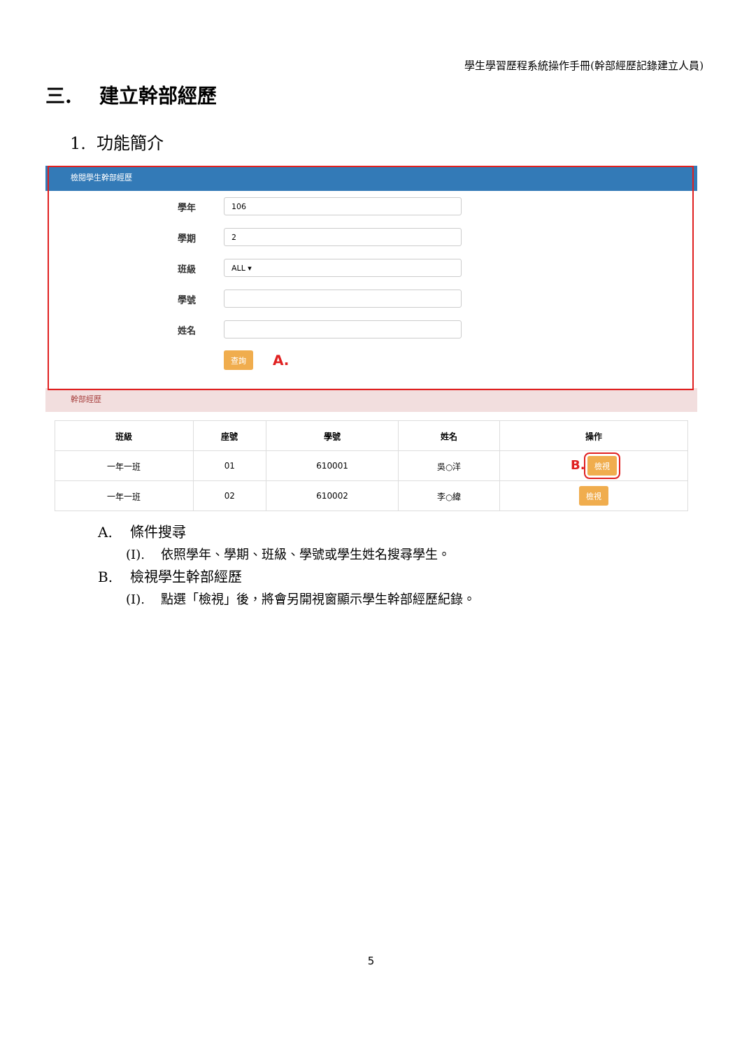學生學習歷程系統操作手冊(幹部經歷記錄建立人員)
三. 建立幹部經歷
1. 功能簡介
檢閱學生幹部經歷
學年
106
學期
2
班級
ALL ▾
學號
姓名
查詢 A.
幹部經歷
| 班級 | 座號 | 學號 | 姓名 | 操作 |
| --- | --- | --- | --- | --- |
| 一年一班 | 01 | 610001 | 吳○洋 | B. 檢視 |
| 一年一班 | 02 | 610002 | 李○緯 | 檢視 |
A. 條件搜尋
(I). 依照學年、學期、班級、學號或學生姓名搜尋學生。
B. 檢視學生幹部經歷
(I). 點選「檢視」後，將會另開視窗顯示學生幹部經歷紀錄。
5